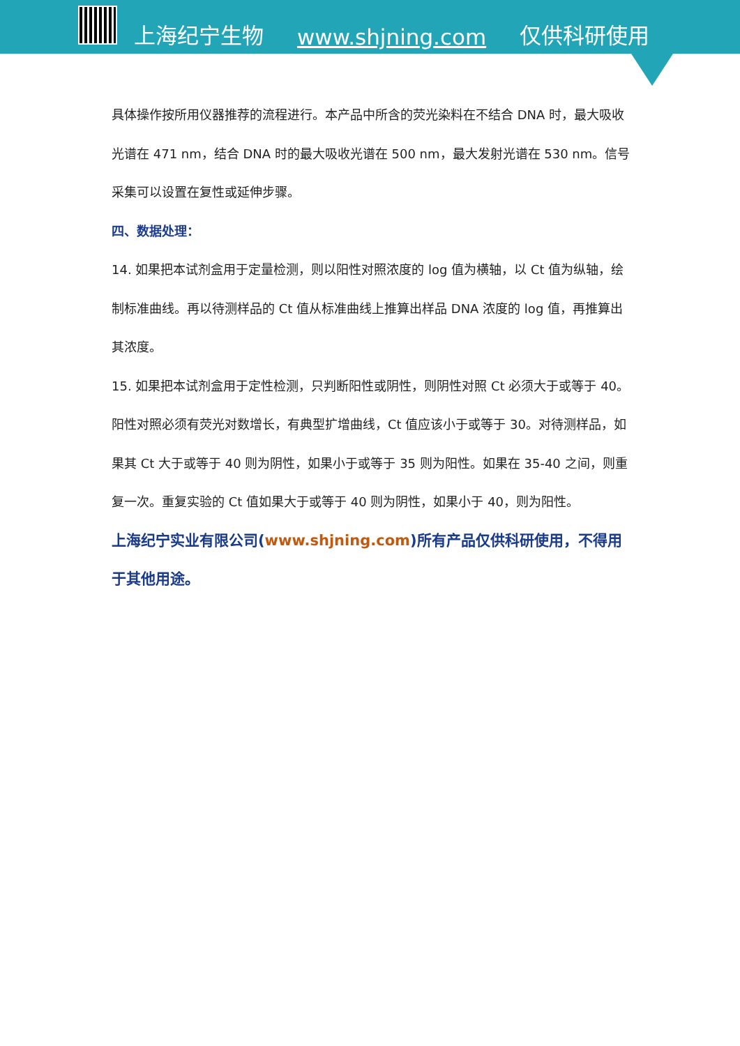上海纪宁生物 www.shjning.com 仅供科研使用
具体操作按所用仪器推荐的流程进行。本产品中所含的荧光染料在不结合 DNA 时，最大吸收光谱在 471 nm，结合 DNA 时的最大吸收光谱在 500 nm，最大发射光谱在 530 nm。信号采集可以设置在复性或延伸步骤。
四、数据处理：
14. 如果把本试剂盒用于定量检测，则以阳性对照浓度的 log 值为横轴，以 Ct 值为纵轴，绘制标准曲线。再以待测样品的 Ct 值从标准曲线上推算出样品 DNA 浓度的 log 值，再推算出其浓度。
15. 如果把本试剂盒用于定性检测，只判断阳性或阴性，则阴性对照 Ct 必须大于或等于 40。阳性对照必须有荧光对数增长，有典型扩增曲线，Ct 值应该小于或等于 30。对待测样品，如果其 Ct 大于或等于 40 则为阴性，如果小于或等于 35 则为阳性。如果在 35-40 之间，则重复一次。重复实验的 Ct 值如果大于或等于 40 则为阴性，如果小于 40，则为阳性。
上海纪宁实业有限公司(www.shjning.com)所有产品仅供科研使用，不得用于其他用途。